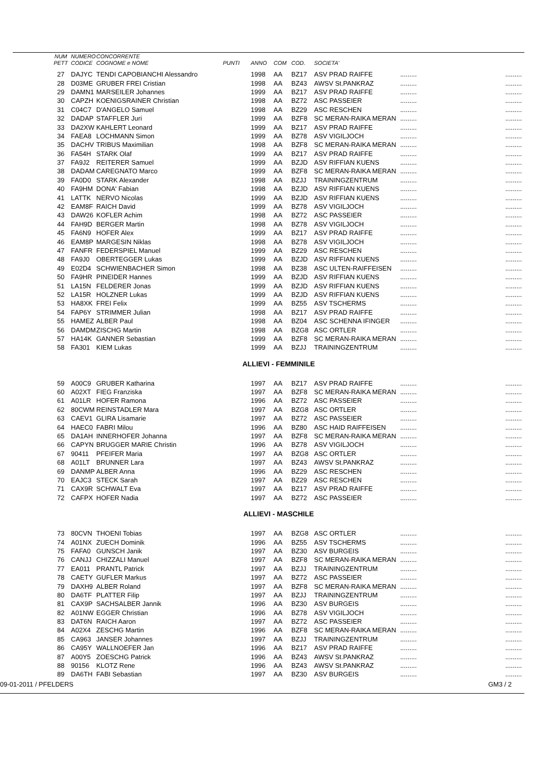| NUM | NUMERO | CONCORRENTE | | | | | | | |
| --- | --- | --- | --- | --- | --- | --- | --- | --- | --- |
| PETT | CODICE | COGNOME e NOME | PUNTI | ANNO | COM | COD. | SOCIETA' | | |
| 27 | DAJYC | TENDI CAPOBIANCHI Alessandro | | 1998 | AA | BZ17 | ASV PRAD RAIFFE | ......... | ......... |
| 28 | D03ME | GRUBER FREI Cristian | | 1998 | AA | BZ43 | AWSV St.PANKRAZ | ......... | ......... |
| 29 | DAMN1 | MARSEILER Johannes | | 1999 | AA | BZ17 | ASV PRAD RAIFFE | ......... | ......... |
| 30 | CAPZH | KOENIGSRAINER Christian | | 1998 | AA | BZ72 | ASC PASSEIER | ......... | ......... |
| 31 | C04C7 | D'ANGELO Samuel | | 1998 | AA | BZ29 | ASC RESCHEN | ......... | ......... |
| 32 | DADAP | STAFFLER Juri | | 1999 | AA | BZF8 | SC MERAN-RAIKA MERAN | ......... | ......... |
| 33 | DA2XW | KAHLERT Leonard | | 1999 | AA | BZ17 | ASV PRAD RAIFFE | ......... | ......... |
| 34 | FAEA8 | LOCHMANN Simon | | 1999 | AA | BZ78 | ASV VIGILJOCH | ......... | ......... |
| 35 | DACHV | TRIBUS Maximilian | | 1998 | AA | BZF8 | SC MERAN-RAIKA MERAN | ......... | ......... |
| 36 | FA54H | STARK Olaf | | 1999 | AA | BZ17 | ASV PRAD RAIFFE | ......... | ......... |
| 37 | FA9J2 | REITERER Samuel | | 1999 | AA | BZJD | ASV RIFFIAN KUENS | ......... | ......... |
| 38 | DADAM | CAREGNATO Marco | | 1999 | AA | BZF8 | SC MERAN-RAIKA MERAN | ......... | ......... |
| 39 | FA0D0 | STARK Alexander | | 1998 | AA | BZJJ | TRAININGZENTRUM | ......... | ......... |
| 40 | FA9HM | DONA' Fabian | | 1998 | AA | BZJD | ASV RIFFIAN KUENS | ......... | ......... |
| 41 | LATTK | NERVO Nicolas | | 1999 | AA | BZJD | ASV RIFFIAN KUENS | ......... | ......... |
| 42 | EAM8F | RAICH David | | 1999 | AA | BZ78 | ASV VIGILJOCH | ......... | ......... |
| 43 | DAW26 | KOFLER Achim | | 1998 | AA | BZ72 | ASC PASSEIER | ......... | ......... |
| 44 | FAH9D | BERGER Martin | | 1998 | AA | BZ78 | ASV VIGILJOCH | ......... | ......... |
| 45 | FA6N9 | HOFER Alex | | 1999 | AA | BZ17 | ASV PRAD RAIFFE | ......... | ......... |
| 46 | EAM8P | MARGESIN Niklas | | 1998 | AA | BZ78 | ASV VIGILJOCH | ......... | ......... |
| 47 | FANFR | FEDERSPIEL Manuel | | 1999 | AA | BZ29 | ASC RESCHEN | ......... | ......... |
| 48 | FA9J0 | OBERTEGGER Lukas | | 1999 | AA | BZJD | ASV RIFFIAN KUENS | ......... | ......... |
| 49 | E02D4 | SCHWIENBACHER Simon | | 1998 | AA | BZ38 | ASC ULTEN-RAIFFEISEN | ......... | ......... |
| 50 | FA9HR | PINEIDER Hannes | | 1999 | AA | BZJD | ASV RIFFIAN KUENS | ......... | ......... |
| 51 | LA15N | FELDERER Jonas | | 1999 | AA | BZJD | ASV RIFFIAN KUENS | ......... | ......... |
| 52 | LA15R | HOLZNER Lukas | | 1999 | AA | BZJD | ASV RIFFIAN KUENS | ......... | ......... |
| 53 | HA8XK | FREI Felix | | 1999 | AA | BZ55 | ASV TSCHERMS | ......... | ......... |
| 54 | FAP6Y | STRIMMER Julian | | 1998 | AA | BZ17 | ASV PRAD RAIFFE | ......... | ......... |
| 55 | HAMEZ | ALBER Paul | | 1998 | AA | BZ04 | ASC SCHENNA IFINGER | ......... | ......... |
| 56 | DAMDM | ZISCHG Martin | | 1998 | AA | BZG8 | ASC ORTLER | ......... | ......... |
| 57 | HA14K | GANNER Sebastian | | 1999 | AA | BZF8 | SC MERAN-RAIKA MERAN | ......... | ......... |
| 58 | FA301 | KIEM Lukas | | 1999 | AA | BZJJ | TRAININGZENTRUM | ......... | ......... |
ALLIEVI - FEMMINILE
| 59 | A00C9 | GRUBER Katharina | | 1997 | AA | BZ17 | ASV PRAD RAIFFE | ......... | ......... |
| 60 | A02XT | FIEG Franziska | | 1997 | AA | BZF8 | SC MERAN-RAIKA MERAN | ......... | ......... |
| 61 | A01LR | HOFER Ramona | | 1996 | AA | BZ72 | ASC PASSEIER | ......... | ......... |
| 62 | 80CWM | REINSTADLER Mara | | 1997 | AA | BZG8 | ASC ORTLER | ......... | ......... |
| 63 | CAEV1 | GLIRA Lisamarie | | 1997 | AA | BZ72 | ASC PASSEIER | ......... | ......... |
| 64 | HAEC0 | FABRI Milou | | 1996 | AA | BZ80 | ASC HAID RAIFFEISEN | ......... | ......... |
| 65 | DA1AH | INNERHOFER Johanna | | 1997 | AA | BZF8 | SC MERAN-RAIKA MERAN | ......... | ......... |
| 66 | CAPYN | BRUGGER MARIE Christin | | 1996 | AA | BZ78 | ASV VIGILJOCH | ......... | ......... |
| 67 | 90411 | PFEIFER Maria | | 1997 | AA | BZG8 | ASC ORTLER | ......... | ......... |
| 68 | A01LT | BRUNNER Lara | | 1997 | AA | BZ43 | AWSV St.PANKRAZ | ......... | ......... |
| 69 | DANMP | ALBER Anna | | 1996 | AA | BZ29 | ASC RESCHEN | ......... | ......... |
| 70 | EAJC3 | STECK Sarah | | 1997 | AA | BZ29 | ASC RESCHEN | ......... | ......... |
| 71 | CAX9R | SCHWALT Eva | | 1997 | AA | BZ17 | ASV PRAD RAIFFE | ......... | ......... |
| 72 | CAFPX | HOFER Nadia | | 1997 | AA | BZ72 | ASC PASSEIER | ......... | ......... |
ALLIEVI - MASCHILE
| 73 | 80CVN | THOENI Tobias | | 1997 | AA | BZG8 | ASC ORTLER | ......... | ......... |
| 74 | A01NX | ZUECH Dominik | | 1996 | AA | BZ55 | ASV TSCHERMS | ......... | ......... |
| 75 | FAFA0 | GUNSCH Janik | | 1997 | AA | BZ30 | ASV BURGEIS | ......... | ......... |
| 76 | CANJJ | CHIZZALI Manuel | | 1997 | AA | BZF8 | SC MERAN-RAIKA MERAN | ......... | ......... |
| 77 | EA011 | PRANTL Patrick | | 1997 | AA | BZJJ | TRAININGZENTRUM | ......... | ......... |
| 78 | CAETY | GUFLER Markus | | 1997 | AA | BZ72 | ASC PASSEIER | ......... | ......... |
| 79 | DAXH9 | ALBER Roland | | 1997 | AA | BZF8 | SC MERAN-RAIKA MERAN | ......... | ......... |
| 80 | DA6TF | PLATTER Filip | | 1997 | AA | BZJJ | TRAININGZENTRUM | ......... | ......... |
| 81 | CAX9P | SACHSALBER Jannik | | 1996 | AA | BZ30 | ASV BURGEIS | ......... | ......... |
| 82 | A01NW | EGGER Christian | | 1996 | AA | BZ78 | ASV VIGILJOCH | ......... | ......... |
| 83 | DAT6N | RAICH Aaron | | 1997 | AA | BZ72 | ASC PASSEIER | ......... | ......... |
| 84 | A02X4 | ZESCHG Martin | | 1996 | AA | BZF8 | SC MERAN-RAIKA MERAN | ......... | ......... |
| 85 | CA963 | JANSER Johannes | | 1997 | AA | BZJJ | TRAININGZENTRUM | ......... | ......... |
| 86 | CA95Y | WALLNOEFER Jan | | 1996 | AA | BZ17 | ASV PRAD RAIFFE | ......... | ......... |
| 87 | A00Y5 | ZOESCHG Patrick | | 1996 | AA | BZ43 | AWSV St.PANKRAZ | ......... | ......... |
| 88 | 90156 | KLOTZ Rene | | 1996 | AA | BZ43 | AWSV St.PANKRAZ | ......... | ......... |
| 89 | DA6TH | FABI Sebastian | | 1997 | AA | BZ30 | ASV BURGEIS | ......... | ......... |
09-01-2011 / PFELDERS GM3 / 2